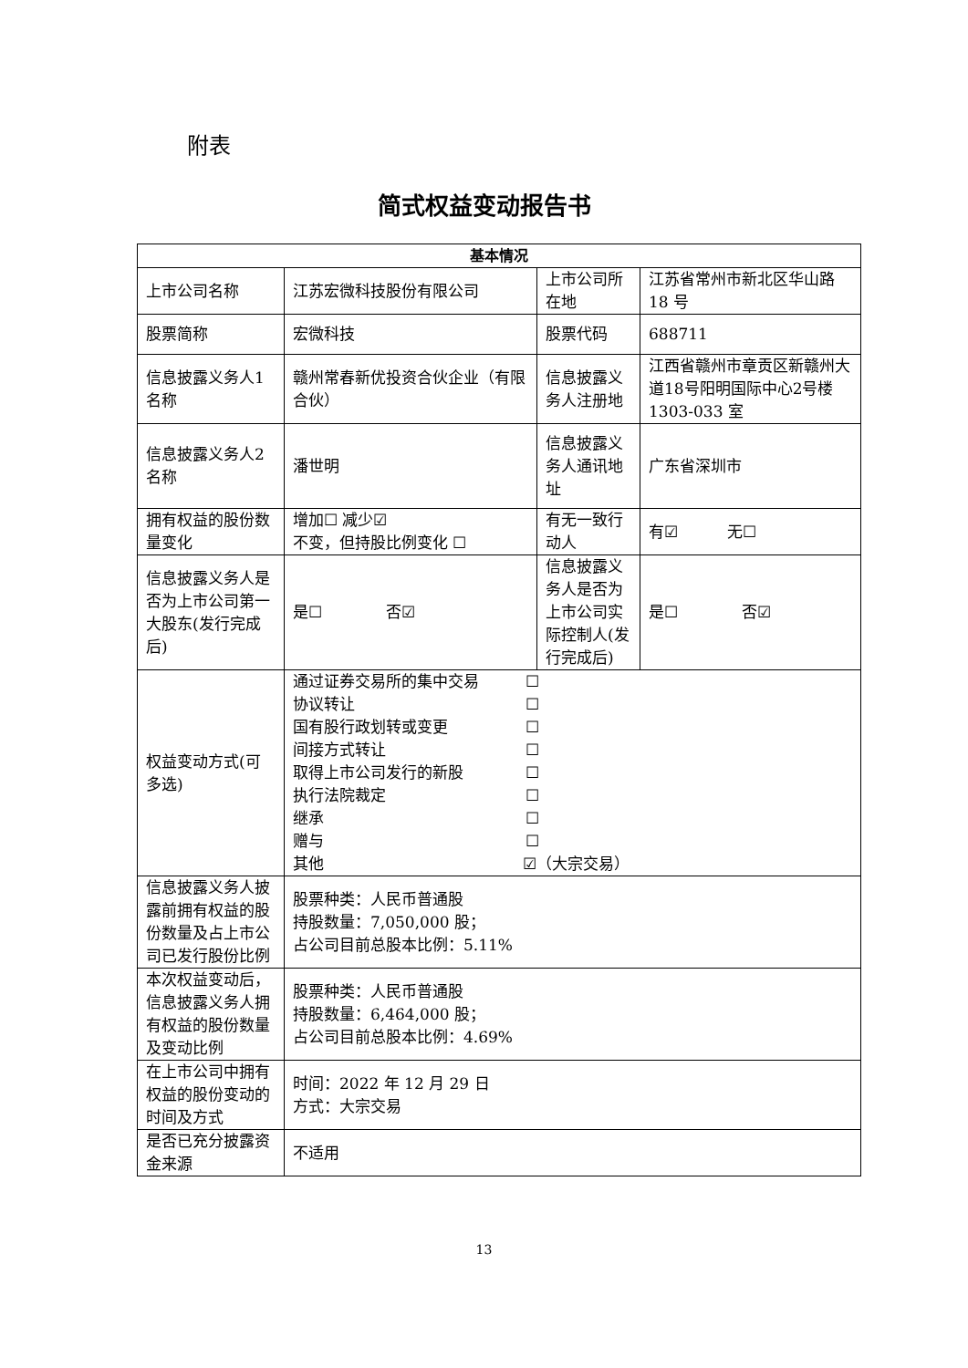附表
简式权益变动报告书
| 基本情况 | | | |
| --- | --- | --- | --- |
| 上市公司名称 | 江苏宏微科技股份有限公司 | 上市公司所在地 | 江苏省常州市新北区华山路 18 号 |
| 股票简称 | 宏微科技 | 股票代码 | 688711 |
| 信息披露义务人1 名称 | 赣州常春新优投资合伙企业（有限合伙） | 信息披露义务人注册地 | 江西省赣州市章贡区新赣州大道18号阳明国际中心2号楼 1303-033 室 |
| 信息披露义务人2 名称 | 潘世明 | 信息披露义务人通讯地址 | 广东省深圳市 |
| 拥有权益的股份数量变化 | 增加☐ 减少☑ 不变，但持股比例变化 ☐ | 有无一致行动人 | 有☑ 无☐ |
| 信息披露义务人是否为上市公司第一大股东(发行完成后) | 是☐ 否☑ | 信息披露义务人是否为上市公司实际控制人(发行完成后) | 是☐ 否☑ |
| 权益变动方式(可多选) | 通过证券交易所的集中交易 ☐ 协议转让 ☐ 国有股行政划转或变更 ☐ 间接方式转让 ☐ 取得上市公司发行的新股 ☐ 执行法院裁定 ☐ 继承 ☐ 赠与 ☐ 其他 ☑（大宗交易） | | |
| 信息披露义务人披露前拥有权益的股份数量及占上市公司已发行股份比例 | 股票种类：人民币普通股 持股数量：7,050,000 股； 占公司目前总股本比例：5.11% | | |
| 本次权益变动后，信息披露义务人拥有权益的股份数量及变动比例 | 股票种类：人民币普通股 持股数量：6,464,000 股； 占公司目前总股本比例：4.69% | | |
| 在上市公司中拥有权益的股份变动的时间及方式 | 时间：2022 年 12 月 29 日 方式：大宗交易 | | |
| 是否已充分披露资金来源 | 不适用 | | |
13